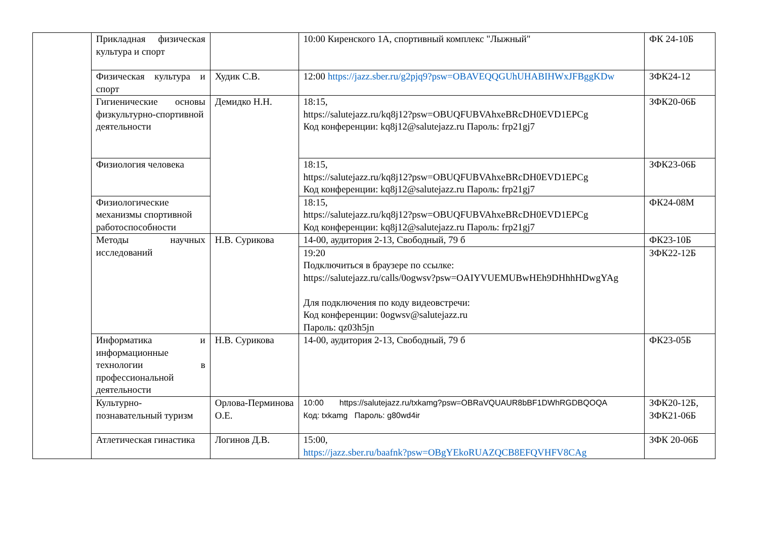| | Прикладная физическая культура и спорт | | 10:00 Киренского 1А, спортивный комплекс "Лыжный" | ФК 24-10Б |
| | Физическая культура и спорт | Худик С.В. | 12:00 https://jazz.sber.ru/g2pjq9?psw=OBAVEQQGUhUHABIHWxJFBggKDw | ЗФК24-12 |
| | Гигиенические основы физкультурно-спортивной деятельности | Демидко Н.Н. | 18:15, https://salutejazz.ru/kq8j12?psw=OBUQFUBVAhxeBRcDH0EVD1EPCg Код конференции: kq8j12@salutejazz.ru Пароль: frp21gj7 | ЗФК20-06Б |
| | Физиология человека | | 18:15, https://salutejazz.ru/kq8j12?psw=OBUQFUBVAhxeBRcDH0EVD1EPCg Код конференции: kq8j12@salutejazz.ru Пароль: frp21gj7 | ЗФК23-06Б |
| | Физиологические механизмы спортивной работоспособности | | 18:15, https://salutejazz.ru/kq8j12?psw=OBUQFUBVAhxeBRcDH0EVD1EPCg Код конференции: kq8j12@salutejazz.ru Пароль: frp21gj7 | ФК24-08М |
| | Методы научных исследований | Н.В. Сурикова | 14-00, аудитория 2-13, Свободный, 79 б | ФК23-10Б |
| | | | 19:20 Подключиться в браузере по ссылке: https://salutejazz.ru/calls/0ogwsv?psw=OAIYVUEMUBwHEh9DHhhHDwgYAg Для подключения по коду видеовстречи: Код конференции: 0ogwsv@salutejazz.ru Пароль: qz03h5jn | ЗФК22-12Б |
| | Информатика и информационные технологии в профессиональной деятельности | Н.В. Сурикова | 14-00, аудитория 2-13, Свободный, 79 б | ФК23-05Б |
| | Культурно-познавательный туризм | Орлова-Перминова О.Е. | 10:00 https://salutejazz.ru/txkamg?psw=OBRaVQUAUR8bBF1DWhRGDBQOQA Код: txkamg Пароль: g80wd4ir | ЗФК20-12Б, ЗФК21-06Б |
| | Атлетическая гинастика | Логинов Д.В. | 15:00, https://jazz.sber.ru/baafnk?psw=OBgYEkoRUAZQCB8EFQVHFV8CAg | ЗФК 20-06Б |